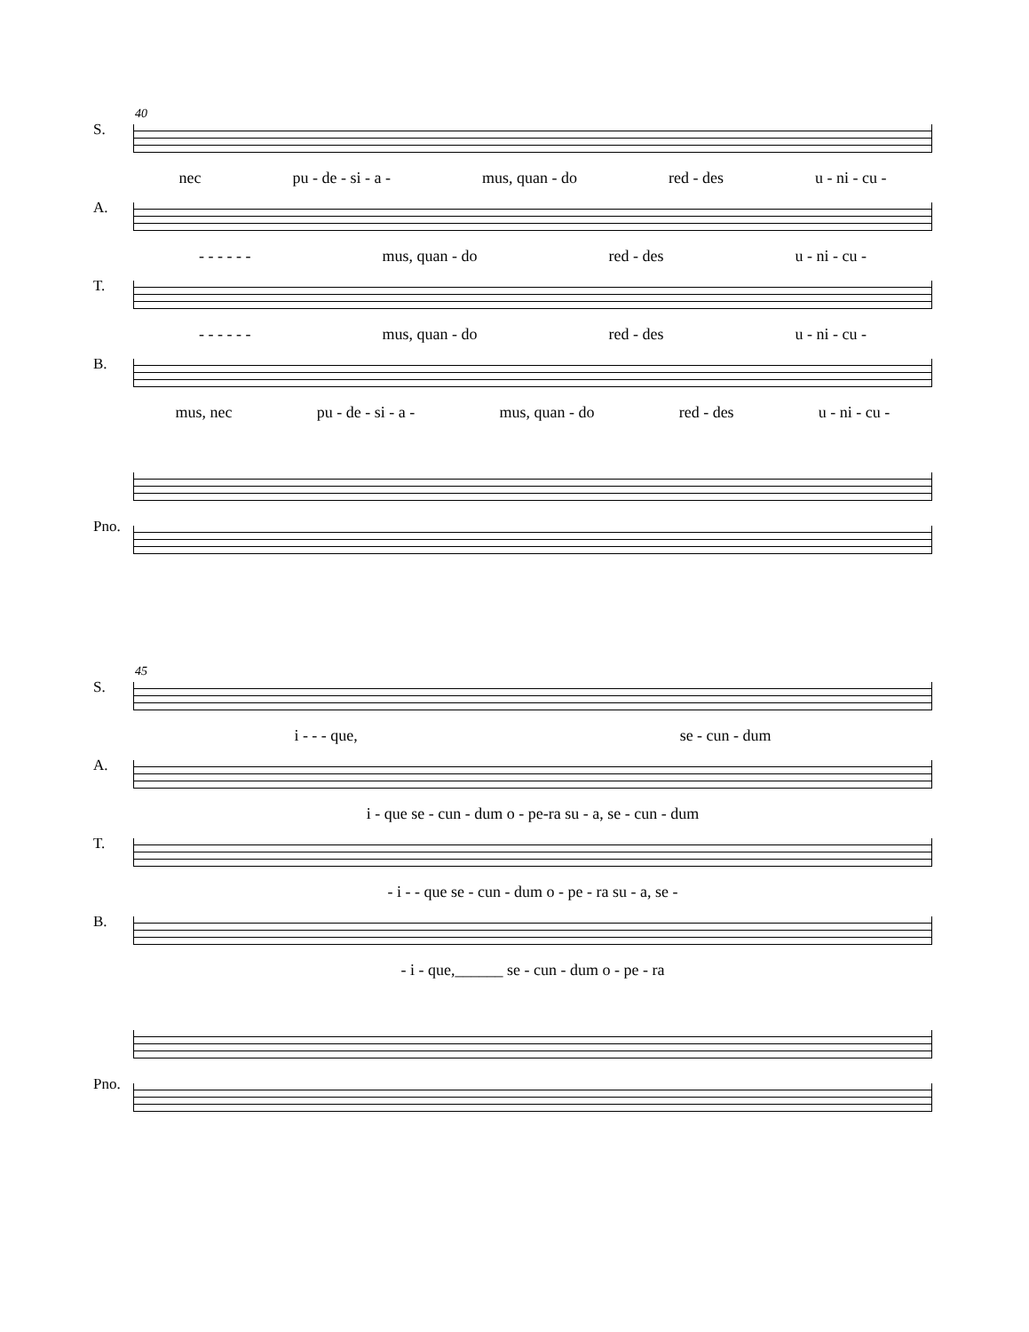40
S.
nec pu - de - si - a - mus, quan - do red - des u - ni - cu -
A.
- - - - - - mus, quan - do red - des u - ni - cu -
T.
- - - - - - mus, quan - do red - des u - ni - cu -
B.
mus, nec pu - de - si - a - mus, quan - do red - des u - ni - cu -
Pno.
45
S.
i - - - que, se - cun - dum
A.
i - que se - cun - dum o - pe-ra su - a, se - cun - dum
T.
- i - - que se - cun - dum o - pe - ra su - a, se -
B.
- i - que,______ se - cun - dum o - pe - ra
Pno.